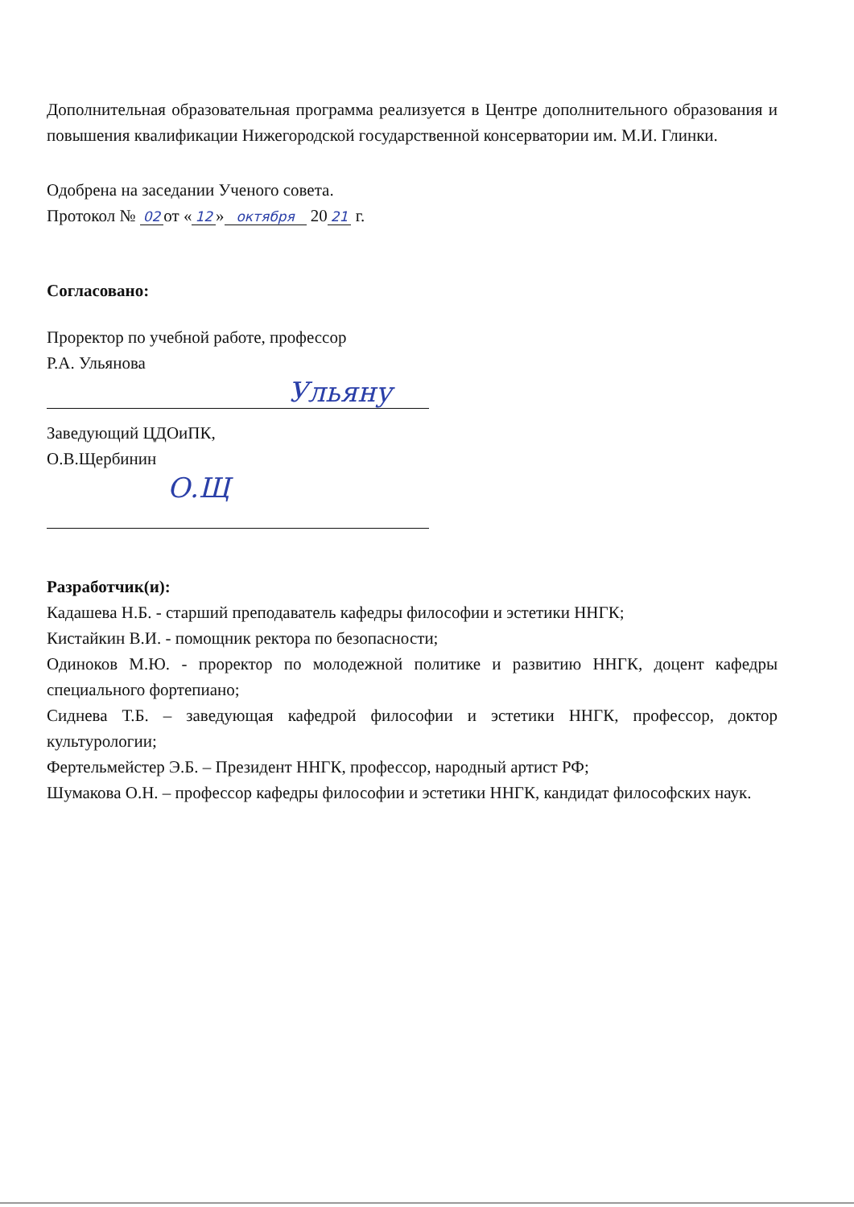Дополнительная образовательная программа реализуется в Центре дополнительного образования и повышения квалификации Нижегородской государственной консерватории им. М.И. Глинки.
Одобрена на заседании Ученого совета.
Протокол № 02 от « 12 » октября 20 21 г.
Согласовано:
Проректор по учебной работе, профессор
Р.А. Ульянова
Ульяну
Заведующий ЦДОиПК,
О.В.Щербинин
О.Щ
Разработчик(и):
Кадашева Н.Б. - старший преподаватель кафедры философии и эстетики ННГК;
Кистайкин В.И. - помощник ректора по безопасности;
Одиноков М.Ю. - проректор по молодежной политике и развитию ННГК, доцент кафедры специального фортепиано;
Сиднева Т.Б. – заведующая кафедрой философии и эстетики ННГК, профессор, доктор культурологии;
Фертельмейстер Э.Б. – Президент ННГК, профессор, народный артист РФ;
Шумакова О.Н. – профессор кафедры философии и эстетики ННГК, кандидат философских наук.